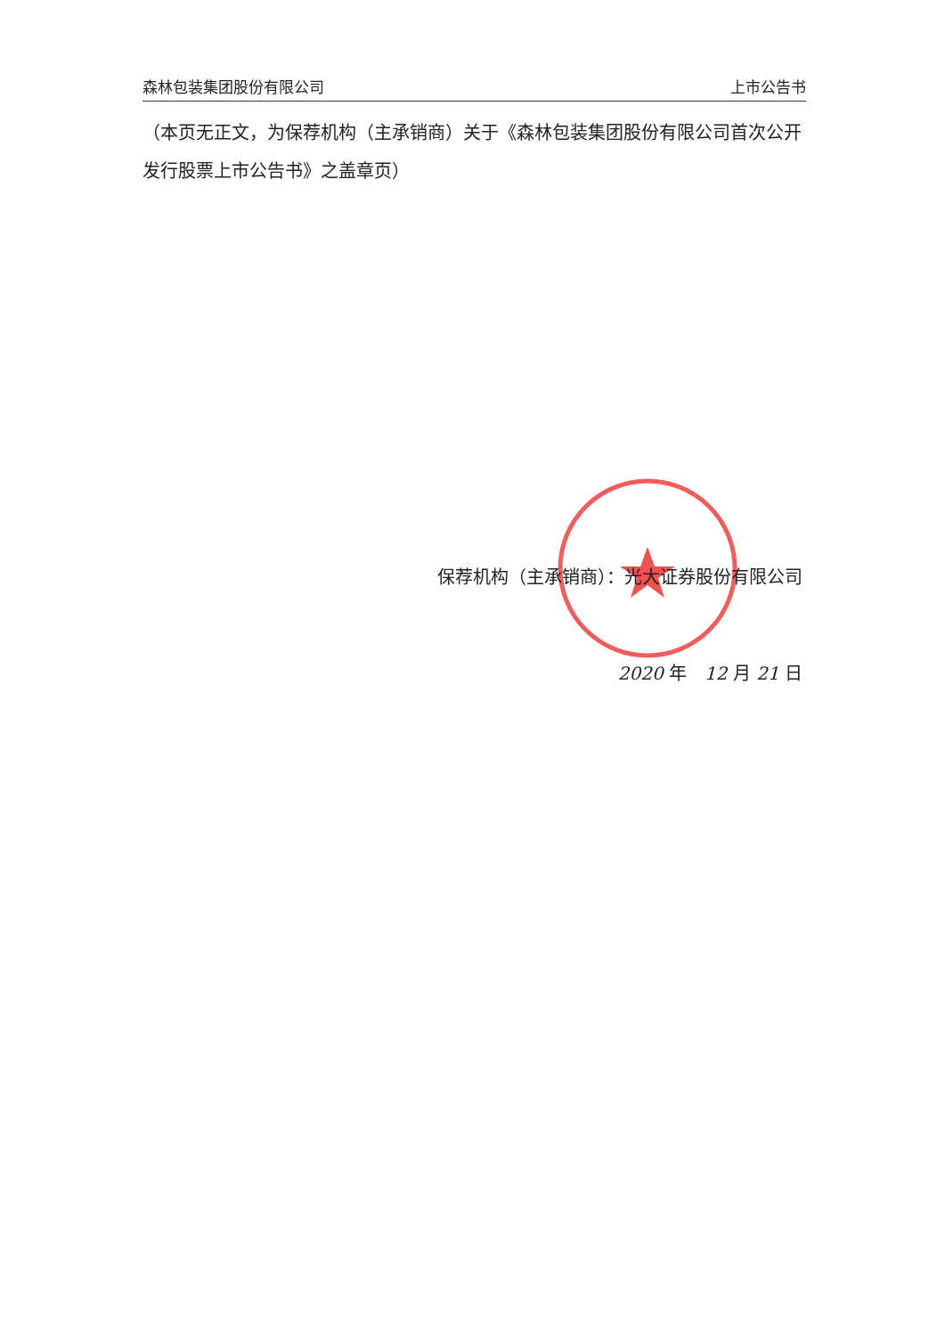森林包装集团股份有限公司 上市公告书
（本页无正文，为保荐机构（主承销商）关于《森林包装集团股份有限公司首次公开发行股票上市公告书》之盖章页）
保荐机构（主承销商）：光大证券股份有限公司
2020 年　12 月 21 日